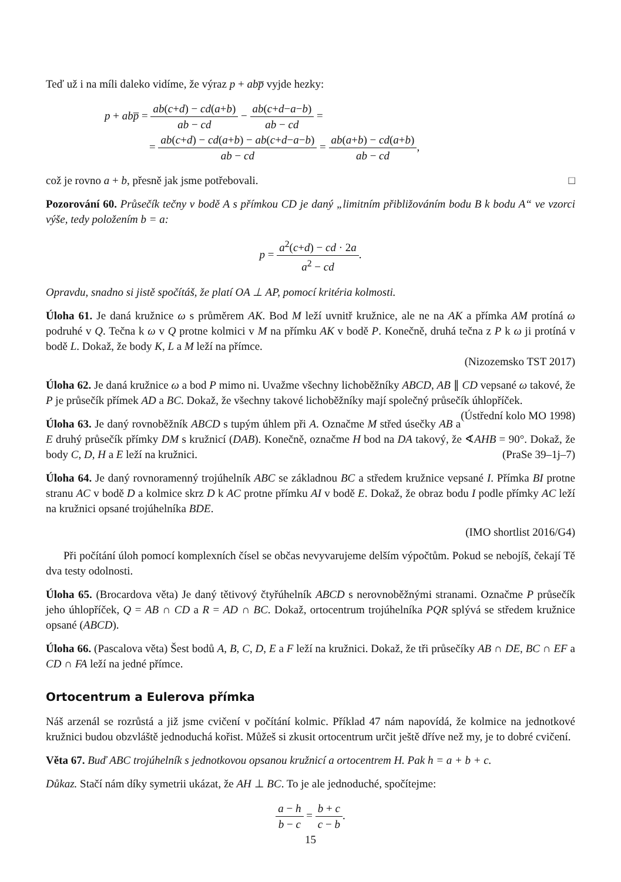Teď už i na míli daleko vidíme, že výraz p + ab p̅ vyjde hezky:
p + abp̅ = ab(c+d) − cd(a+b) ab − cd − ab(c+d−a−b) ab − cd =
= ab(c+d) − cd(a+b) − ab(c+d−a−b) ab − cd = ab(a+b) − cd(a+b) ab − cd,
což je rovno a + b, přesně jak jsme potřebovali. □
Pozorování 60. Průsečík tečny v bodě A s přímkou CD je daný „limitním přibližováním bodu B k bodu A“ ve vzorci výše, tedy položením b = a:
p = a<sup>2</sup>(c+d) − cd · 2a a<sup>2</sup> − cd.
Opravdu, snadno si jistě spočítáš, že platí OA ⊥ AP, pomocí kritéria kolmosti.
Úloha 61. Je daná kružnice ω s průměrem AK. Bod M leží uvnitř kružnice, ale ne na AK a přímka AM protíná ω podruhé v Q. Tečna k ω v Q protne kolmici v M na přímku AK v bodě P. Konečně, druhá tečna z P k ω ji protíná v bodě L. Dokaž, že body K, L a M leží na přímce.
(Nizozemsko TST 2017)
Úloha 62. Je daná kružnice ω a bod P mimo ni. Uvažme všechny lichoběžníky ABCD, AB ∥ CD vepsané ω takové, že P je průsečík přímek AD a BC. Dokaž, že všechny takové lichoběžníky mají společný průsečík úhlopříček. (Ústřední kolo MO 1998)
Úloha 63. Je daný rovnoběžník ABCD s tupým úhlem při A. Označme M střed úsečky AB a E druhý průsečík přímky DM s kružnicí (DAB). Konečně, označme H bod na DA takový, že ∢AHB = 90°. Dokaž, že body C, D, H a E leží na kružnici. (PraSe 39–1j–7)
Úloha 64. Je daný rovnoramenný trojúhelník ABC se základnou BC a středem kružnice vepsané I. Přímka BI protne stranu AC v bodě D a kolmice skrz D k AC protne přímku AI v bodě E. Dokaž, že obraz bodu I podle přímky AC leží na kružnici opsané trojúhelníka BDE.
(IMO shortlist 2016/G4)
Při počítání úloh pomocí komplexních čísel se občas nevyvarujeme delším výpočtům. Pokud se nebojíš, čekají Tě dva testy odolnosti.
Úloha 65. (Brocardova věta) Je daný tětivový čtyřúhelník ABCD s nerovnoběžnými stranami. Označme P průsečík jeho úhlopříček, Q = AB ∩ CD a R = AD ∩ BC. Dokaž, ortocentrum trojúhelníka PQR splývá se středem kružnice opsané (ABCD).
Úloha 66. (Pascalova věta) Šest bodů A, B, C, D, E a F leží na kružnici. Dokaž, že tři průsečíky AB ∩ DE, BC ∩ EF a CD ∩ FA leží na jedné přímce.
Ortocentrum a Eulerova přímka
Náš arzenál se rozrůstá a již jsme cvičení v počítání kolmic. Příklad 47 nám napovídá, že kolmice na jednotkové kružnici budou obzvláště jednoduchá kořist. Můžeš si zkusit ortocentrum určit ještě dříve než my, je to dobré cvičení.
Věta 67. Buď ABC trojúhelník s jednotkovou opsanou kružnicí a ortocentrem H. Pak h = a + b + c.
Důkaz. Stačí nám díky symetrii ukázat, že AH ⊥ BC. To je ale jednoduché, spočítejme:
a − h b − c = b + c c − b.
15